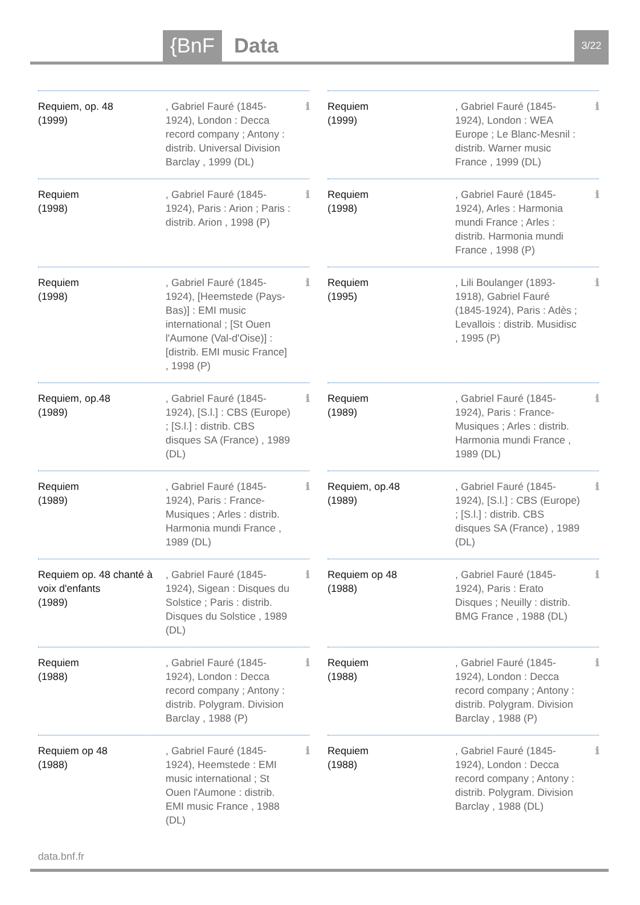{BnF Data 3/22
Requiem, op. 48
(1999)
, Gabriel Fauré (1845-1924), London : Decca record company ; Antony : distrib. Universal Division Barclay , 1999 (DL)
ℹ
Requiem
(1999)
, Gabriel Fauré (1845-1924), London : WEA Europe ; Le Blanc-Mesnil : distrib. Warner music France , 1999 (DL)
ℹ
Requiem
(1998)
, Gabriel Fauré (1845-1924), Paris : Arion ; Paris : distrib. Arion , 1998 (P)
ℹ
Requiem
(1998)
, Gabriel Fauré (1845-1924), Arles : Harmonia mundi France ; Arles : distrib. Harmonia mundi France , 1998 (P)
ℹ
Requiem
(1998)
, Gabriel Fauré (1845-1924), [Heemstede (Pays-Bas)] : EMI music international ; [St Ouen l'Aumone (Val-d'Oise)] : [distrib. EMI music France] , 1998 (P)
ℹ
Requiem
(1995)
, Lili Boulanger (1893-1918), Gabriel Fauré (1845-1924), Paris : Adès ; Levallois : distrib. Musidisc , 1995 (P)
ℹ
Requiem, op.48
(1989)
, Gabriel Fauré (1845-1924), [S.l.] : CBS (Europe) ; [S.l.] : distrib. CBS disques SA (France) , 1989 (DL)
ℹ
Requiem
(1989)
, Gabriel Fauré (1845-1924), Paris : France-Musiques ; Arles : distrib. Harmonia mundi France , 1989 (DL)
ℹ
Requiem
(1989)
, Gabriel Fauré (1845-1924), Paris : France-Musiques ; Arles : distrib. Harmonia mundi France , 1989 (DL)
ℹ
Requiem, op.48
(1989)
, Gabriel Fauré (1845-1924), [S.l.] : CBS (Europe) ; [S.l.] : distrib. CBS disques SA (France) , 1989 (DL)
ℹ
Requiem op. 48 chanté à voix d'enfants
(1989)
, Gabriel Fauré (1845-1924), Sigean : Disques du Solstice ; Paris : distrib. Disques du Solstice , 1989 (DL)
ℹ
Requiem op 48
(1988)
, Gabriel Fauré (1845-1924), Paris : Erato Disques ; Neuilly : distrib. BMG France , 1988 (DL)
ℹ
Requiem
(1988)
, Gabriel Fauré (1845-1924), London : Decca record company ; Antony : distrib. Polygram. Division Barclay , 1988 (P)
ℹ
Requiem
(1988)
, Gabriel Fauré (1845-1924), London : Decca record company ; Antony : distrib. Polygram. Division Barclay , 1988 (P)
ℹ
Requiem op 48
(1988)
, Gabriel Fauré (1845-1924), Heemstede : EMI music international ; St Ouen l'Aumone : distrib. EMI music France , 1988 (DL)
ℹ
Requiem
(1988)
, Gabriel Fauré (1845-1924), London : Decca record company ; Antony : distrib. Polygram. Division Barclay , 1988 (DL)
ℹ
data.bnf.fr